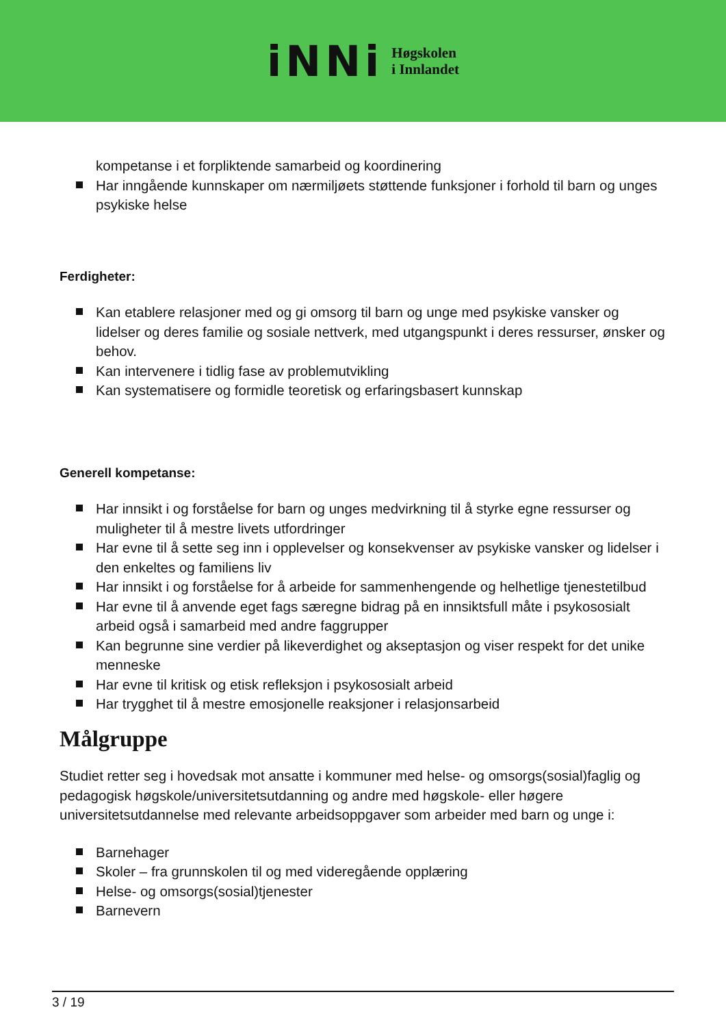iNNi
Høgskolen
i Innlandet
kompetanse i et forpliktende samarbeid og koordinering
Har inngående kunnskaper om nærmiljøets støttende funksjoner i forhold til barn og unges psykiske helse
Ferdigheter:
Kan etablere relasjoner med og gi omsorg til barn og unge med psykiske vansker og lidelser og deres familie og sosiale nettverk, med utgangspunkt i deres ressurser, ønsker og behov.
Kan intervenere i tidlig fase av problemutvikling
Kan systematisere og formidle teoretisk og erfaringsbasert kunnskap
Generell kompetanse:
Har innsikt i og forståelse for barn og unges medvirkning til å styrke egne ressurser og muligheter til å mestre livets utfordringer
Har evne til å sette seg inn i opplevelser og konsekvenser av psykiske vansker og lidelser i den enkeltes og familiens liv
Har innsikt i og forståelse for å arbeide for sammenhengende og helhetlige tjenestetilbud
Har evne til å anvende eget fags særegne bidrag på en innsiktsfull måte i psykososialt arbeid også i samarbeid med andre faggrupper
Kan begrunne sine verdier på likeverdighet og akseptasjon og viser respekt for det unike menneske
Har evne til kritisk og etisk refleksjon i psykososialt arbeid
Har trygghet til å mestre emosjonelle reaksjoner i relasjonsarbeid
Målgruppe
Studiet retter seg i hovedsak mot ansatte i kommuner med helse- og omsorgs(sosial)faglig og pedagogisk høgskole/universitetsutdanning og andre med høgskole- eller høgere universitetsutdannelse med relevante arbeidsoppgaver som arbeider med barn og unge i:
Barnehager
Skoler – fra grunnskolen til og med videregående opplæring
Helse- og omsorgs(sosial)tjenester
Barnevern
3 / 19